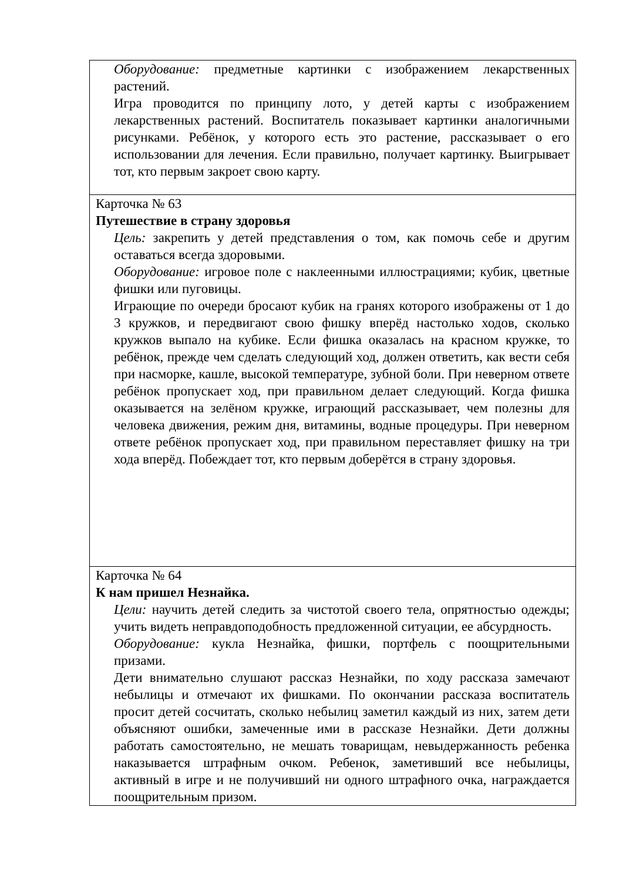| Оборудование: предметные картинки с изображением лекарственных растений. Игра проводится по принципу лото, у детей карты с изображением лекарственных растений. Воспитатель показывает картинки аналогичными рисунками. Ребёнок, у которого есть это растение, рассказывает о его использовании для лечения. Если правильно, получает картинку. Выигрывает тот, кто первым закроет свою карту. |
| Карточка № 63 Путешествие в страну здоровья Цель: закрепить у детей представления о том, как помочь себе и другим оставаться всегда здоровыми. Оборудование: игровое поле с наклеенными иллюстрациями; кубик, цветные фишки или пуговицы. Играющие по очереди бросают кубик на гранях которого изображены от 1 до 3 кружков, и передвигают свою фишку вперёд настолько ходов, сколько кружков выпало на кубике. Если фишка оказалась на красном кружке, то ребёнок, прежде чем сделать следующий ход, должен ответить, как вести себя при насморке, кашле, высокой температуре, зубной боли. При неверном ответе ребёнок пропускает ход, при правильном делает следующий. Когда фишка оказывается на зелёном кружке, играющий рассказывает, чем полезны для человека движения, режим дня, витамины, водные процедуры. При неверном ответе ребёнок пропускает ход, при правильном переставляет фишку на три хода вперёд. Побеждает тот, кто первым доберётся в страну здоровья. |
| Карточка № 64 К нам пришел Незнайка. Цели: научить детей следить за чистотой своего тела, опрятностью одежды; учить видеть неправдоподобность предложенной ситуации, ее абсурдность. Оборудование: кукла Незнайка, фишки, портфель с поощрительными призами. Дети внимательно слушают рассказ Незнайки, по ходу рассказа замечают небылицы и отмечают их фишками. По окончании рассказа воспитатель просит детей сосчитать, сколько небылиц заметил каждый из них, затем дети объясняют ошибки, замеченные ими в рассказе Незнайки. Дети должны работать самостоятельно, не мешать товарищам, невыдержанность ребенка наказывается штрафным очком. Ребенок, заметивший все небылицы, активный в игре и не получивший ни одного штрафного очка, награждается поощрительным призом. |